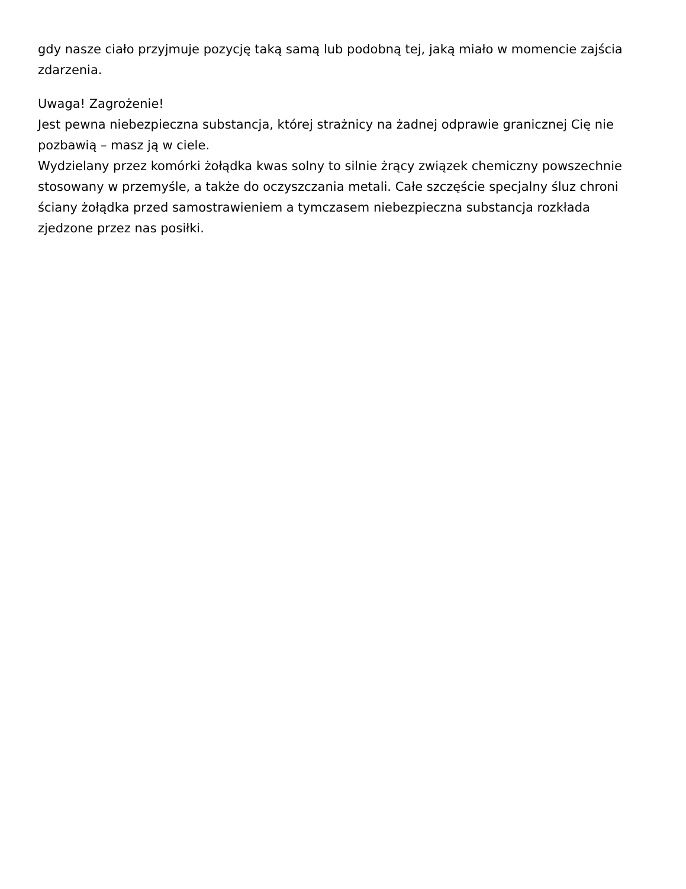gdy nasze ciało przyjmuje pozycję taką samą lub podobną tej, jaką miało w momencie zajścia zdarzenia.
Uwaga! Zagrożenie!
Jest pewna niebezpieczna substancja, której strażnicy na żadnej odprawie granicznej Cię nie pozbawią – masz ją w ciele.
Wydzielany przez komórki żołądka kwas solny to silnie żrący związek chemiczny powszechnie stosowany w przemyśle, a także do oczyszczania metali. Całe szczęście specjalny śluz chroni ściany żołądka przed samostrawieniem a tymczasem niebezpieczna substancja rozkłada zjedzone przez nas posiłki.